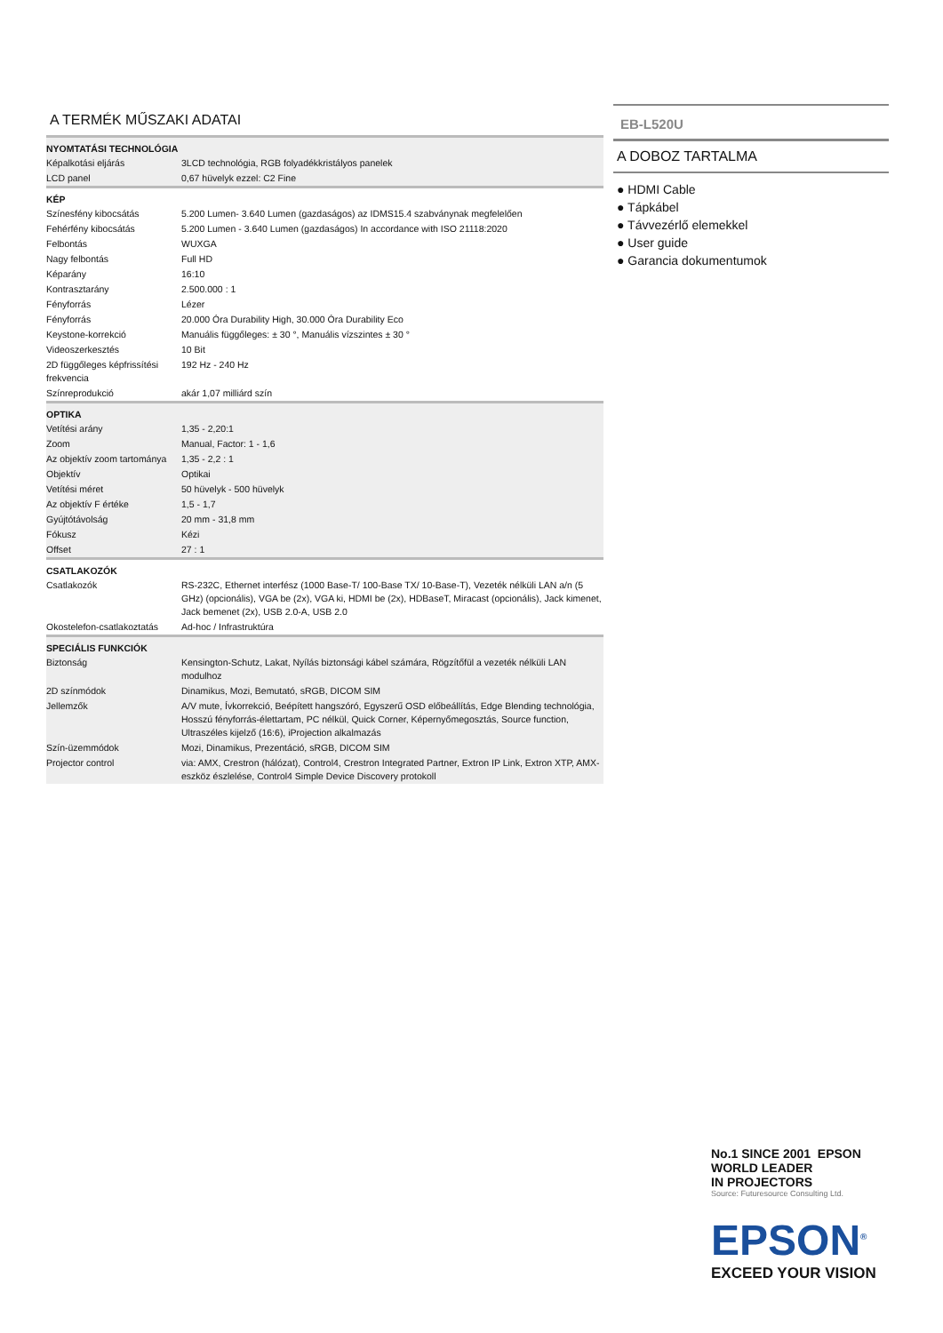A TERMÉK MŰSZAKI ADATAI
| NYOMTATÁSI TECHNOLÓGIA | |
| --- | --- |
| Képalkotási eljárás | 3LCD technológia, RGB folyadékkristályos panelek |
| LCD panel | 0,67 hüvelyk ezzel: C2 Fine |
| KÉP | |
| Színesfény kibocsátás | 5.200 Lumen- 3.640 Lumen (gazdaságos) az IDMS15.4 szabványnak megfelelően |
| Fehérfény kibocsátás | 5.200 Lumen - 3.640 Lumen (gazdaságos) In accordance with ISO 21118:2020 |
| Felbontás | WUXGA |
| Nagy felbontás | Full HD |
| Képarány | 16:10 |
| Kontrasztarány | 2.500.000 : 1 |
| Fényforrás | Lézer |
| Fényforrás | 20.000 Óra Durability High, 30.000 Óra Durability Eco |
| Keystone-korrekció | Manuális függőleges: ± 30 °, Manuális vízszintes ± 30 ° |
| Videoszerkesztés | 10 Bit |
| 2D függőleges képfrissítési frekvencia | 192 Hz - 240 Hz |
| Színreprodukció | akár 1,07 milliárd szín |
| OPTIKA | |
| Vetítési arány | 1,35 - 2,20:1 |
| Zoom | Manual, Factor: 1 - 1,6 |
| Az objektív zoom tartománya | 1,35 - 2,2 : 1 |
| Objektív | Optikai |
| Vetítési méret | 50 hüvelyk - 500 hüvelyk |
| Az objektív F értéke | 1,5 - 1,7 |
| Gyújtótávolság | 20 mm - 31,8 mm |
| Fókusz | Kézi |
| Offset | 27 : 1 |
| CSATLAKOZÓK | |
| Csatlakozók | RS-232C, Ethernet interfész (1000 Base-T/ 100-Base TX/ 10-Base-T), Vezeték nélküli LAN a/n (5 GHz) (opcionális), VGA be (2x), VGA ki, HDMI be (2x), HDBaseT, Miracast (opcionális), Jack kimenet, Jack bemenet (2x), USB 2.0-A, USB 2.0 |
| Okostelefon-csatlakoztatás | Ad-hoc / Infrastruktúra |
| SPECIÁLIS FUNKCIÓK | |
| Biztonság | Kensington-Schutz, Lakat, Nyílás biztonsági kábel számára, Rögzítőfül a vezeték nélküli LAN modulhoz |
| 2D színmódok | Dinamikus, Mozi, Bemutató, sRGB, DICOM SIM |
| Jellemzők | A/V mute, Ívkorrekció, Beépített hangszóró, Egyszerű OSD előbeállítás, Edge Blending technológia, Hosszú fényforrás-élettartam, PC nélkül, Quick Corner, Képernyőmegosztás, Source function, Ultraszéles kijelző (16:6), iProjection alkalmazás |
| Szín-üzemmódok | Mozi, Dinamikus, Prezentáció, sRGB, DICOM SIM |
| Projector control | via: AMX, Crestron (hálózat), Control4, Crestron Integrated Partner, Extron IP Link, Extron XTP, AMX-eszköz észlelése, Control4 Simple Device Discovery protokoll |
EB-L520U
A DOBOZ TARTALMA
● HDMI Cable
● Tápkábel
● Távvezérlő elemekkel
● User guide
● Garancia dokumentumok
No.1 SINCE 2001 EPSON
WORLD LEADER
IN PROJECTORS
Source: Futuresource Consulting Ltd.
EPSON<sup>®</sup>
EXCEED YOUR VISION